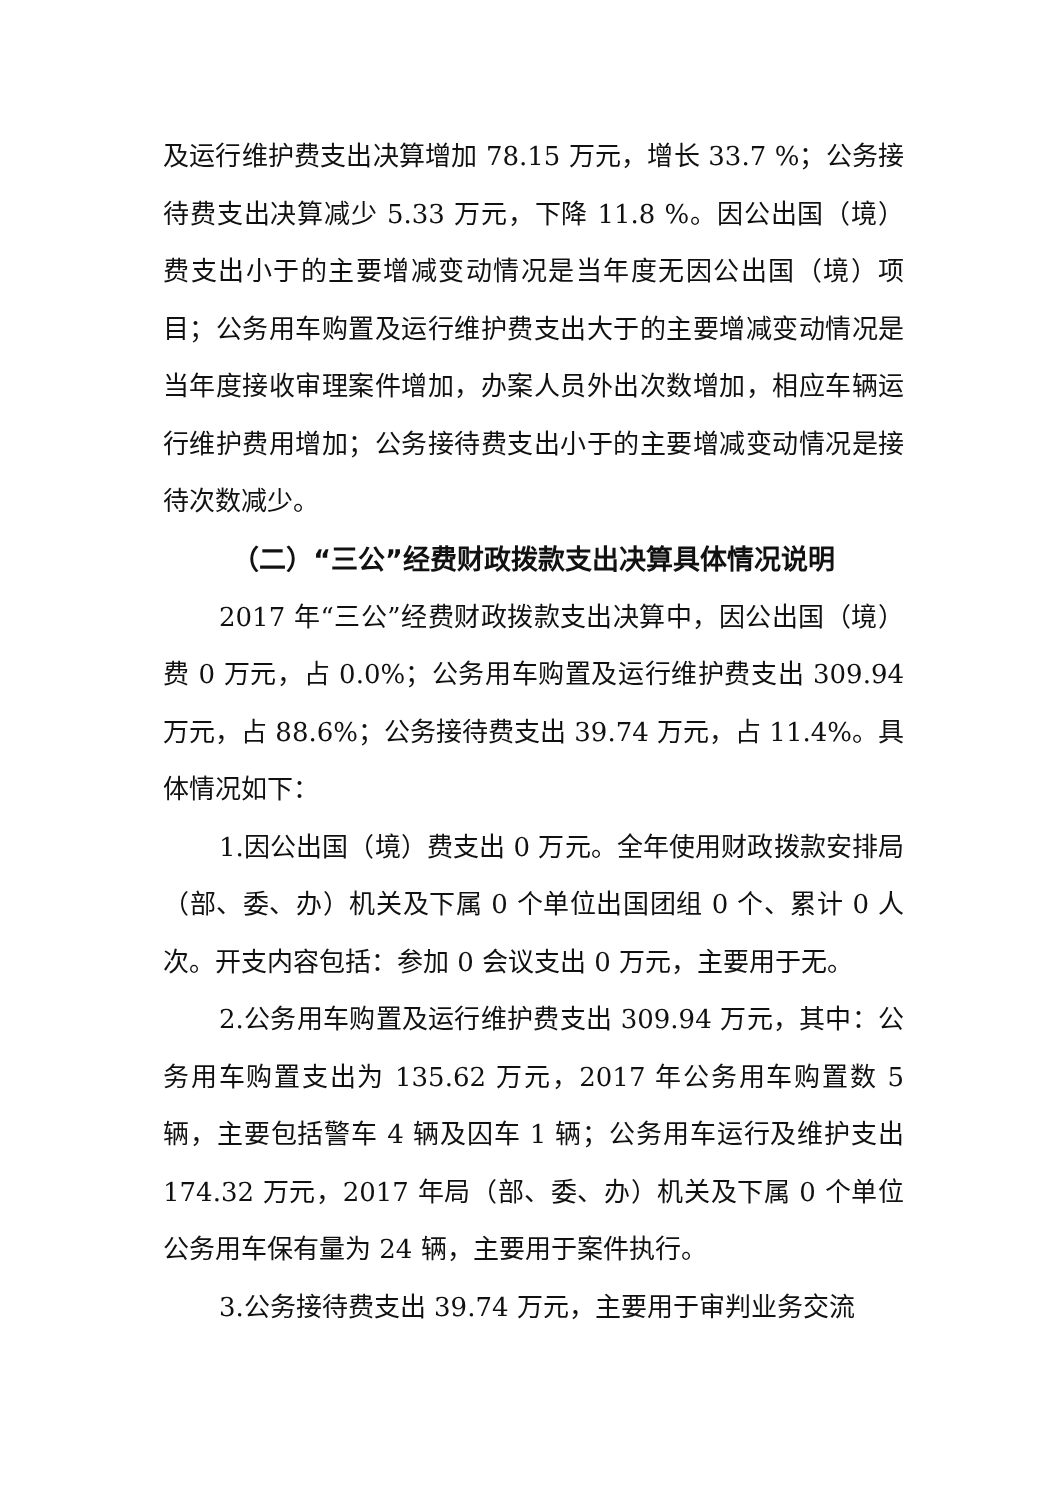及运行维护费支出决算增加 78.15 万元，增长 33.7 %；公务接待费支出决算减少 5.33 万元，下降 11.8 %。因公出国（境）费支出小于的主要增减变动情况是当年度无因公出国（境）项目；公务用车购置及运行维护费支出大于的主要增减变动情况是当年度接收审理案件增加，办案人员外出次数增加，相应车辆运行维护费用增加；公务接待费支出小于的主要增减变动情况是接待次数减少。
（二）“三公”经费财政拨款支出决算具体情况说明
2017 年“三公”经费财政拨款支出决算中，因公出国（境）费 0 万元，占 0.0%；公务用车购置及运行维护费支出 309.94 万元，占 88.6%；公务接待费支出 39.74 万元，占 11.4%。具体情况如下：
1.因公出国（境）费支出 0 万元。全年使用财政拨款安排局（部、委、办）机关及下属 0 个单位出国团组 0 个、累计 0 人次。开支内容包括：参加 0 会议支出 0 万元，主要用于无。
2.公务用车购置及运行维护费支出 309.94 万元，其中：公务用车购置支出为 135.62 万元，2017 年公务用车购置数 5 辆，主要包括警车 4 辆及囚车 1 辆；公务用车运行及维护支出 174.32 万元，2017 年局（部、委、办）机关及下属 0 个单位公务用车保有量为 24 辆，主要用于案件执行。
3.公务接待费支出 39.74 万元，主要用于审判业务交流